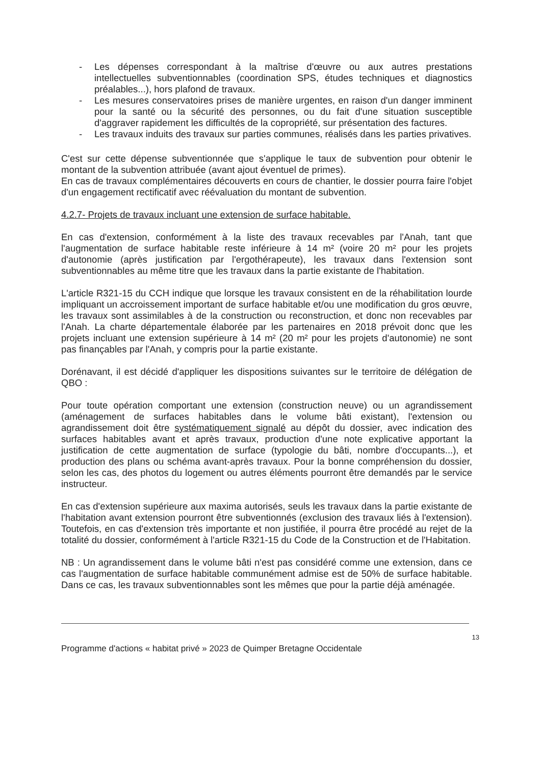- Les dépenses correspondant à la maîtrise d'œuvre ou aux autres prestations intellectuelles subventionnables (coordination SPS, études techniques et diagnostics préalables...), hors plafond de travaux.
- Les mesures conservatoires prises de manière urgentes, en raison d'un danger imminent pour la santé ou la sécurité des personnes, ou du fait d'une situation susceptible d'aggraver rapidement les difficultés de la copropriété, sur présentation des factures.
- Les travaux induits des travaux sur parties communes, réalisés dans les parties privatives.
C'est sur cette dépense subventionnée que s'applique le taux de subvention pour obtenir le montant de la subvention attribuée (avant ajout éventuel de primes).
En cas de travaux complémentaires découverts en cours de chantier, le dossier pourra faire l'objet d'un engagement rectificatif avec réévaluation du montant de subvention.
4.2.7- Projets de travaux incluant une extension de surface habitable.
En cas d'extension, conformément à la liste des travaux recevables par l'Anah, tant que l'augmentation de surface habitable reste inférieure à 14 m² (voire 20 m² pour les projets d'autonomie (après justification par l'ergothérapeute), les travaux dans l'extension sont subventionnables au même titre que les travaux dans la partie existante de l'habitation.
L'article R321-15 du CCH indique que lorsque les travaux consistent en de la réhabilitation lourde impliquant un accroissement important de surface habitable et/ou une modification du gros œuvre, les travaux sont assimilables à de la construction ou reconstruction, et donc non recevables par l'Anah. La charte départementale élaborée par les partenaires en 2018 prévoit donc que les projets incluant une extension supérieure à 14 m² (20 m² pour les projets d'autonomie) ne sont pas finançables par l'Anah, y compris pour la partie existante.
Dorénavant, il est décidé d'appliquer les dispositions suivantes sur le territoire de délégation de QBO :
Pour toute opération comportant une extension (construction neuve) ou un agrandissement (aménagement de surfaces habitables dans le volume bâti existant), l'extension ou agrandissement doit être systématiquement signalé au dépôt du dossier, avec indication des surfaces habitables avant et après travaux, production d'une note explicative apportant la justification de cette augmentation de surface (typologie du bâti, nombre d'occupants...), et production des plans ou schéma avant-après travaux. Pour la bonne compréhension du dossier, selon les cas, des photos du logement ou autres éléments pourront être demandés par le service instructeur.
En cas d'extension supérieure aux maxima autorisés, seuls les travaux dans la partie existante de l'habitation avant extension pourront être subventionnés (exclusion des travaux liés à l'extension). Toutefois, en cas d'extension très importante et non justifiée, il pourra être procédé au rejet de la totalité du dossier, conformément à l'article R321-15 du Code de la Construction et de l'Habitation.
NB : Un agrandissement dans le volume bâti n'est pas considéré comme une extension, dans ce cas l'augmentation de surface habitable communément admise est de 50% de surface habitable. Dans ce cas, les travaux subventionnables sont les mêmes que pour la partie déjà aménagée.
13
Programme d'actions « habitat privé » 2023 de Quimper Bretagne Occidentale